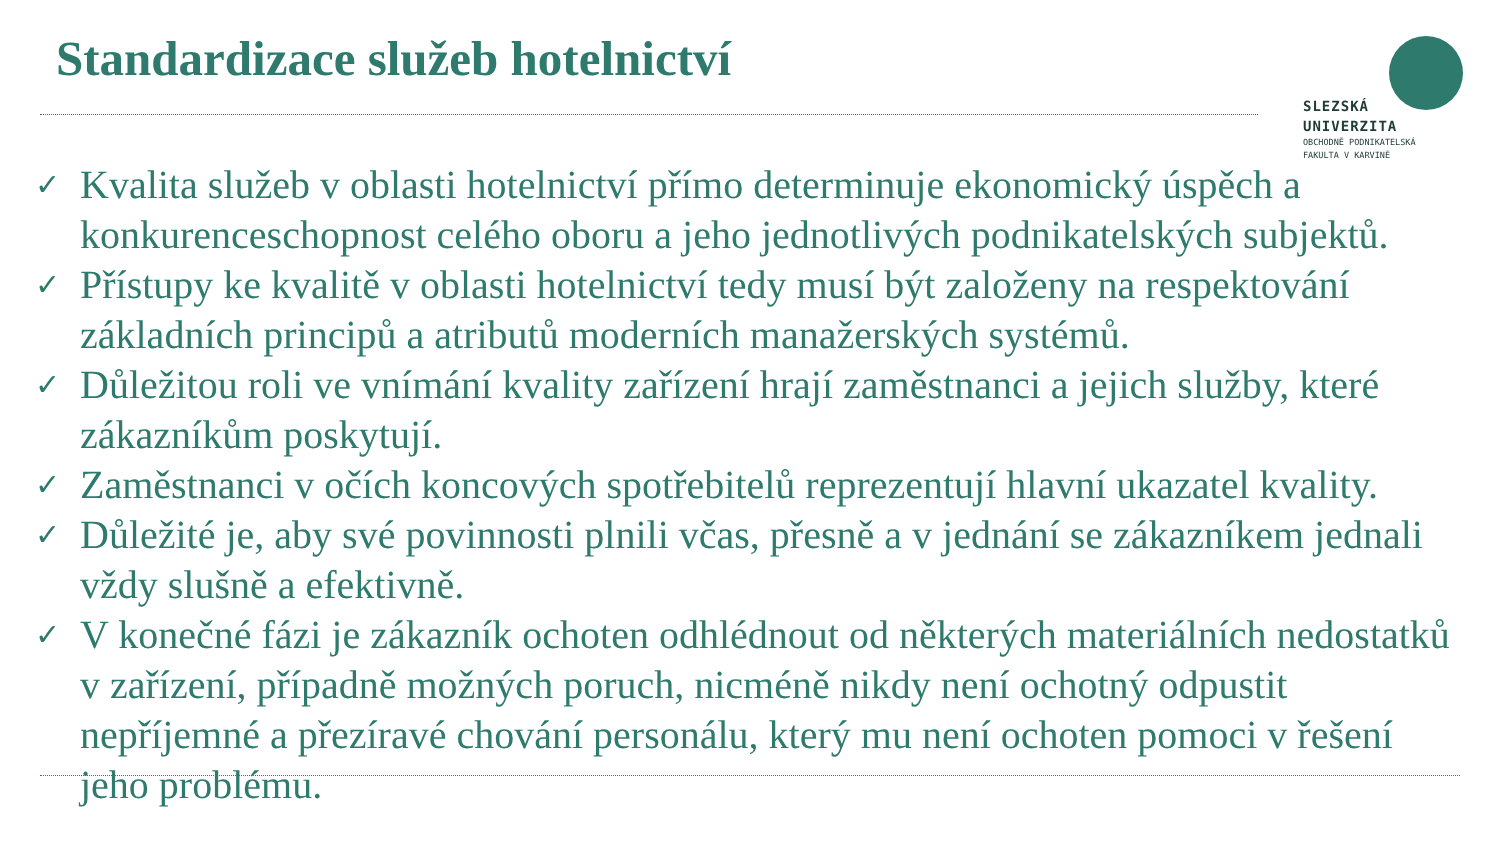Standardizace služeb hotelnictví
SLEZSKÁ
UNIVERZITA
OBCHODNĚ PODNIKATELSKÁ
FAKULTA V KARVINÉ
✓ Kvalita služeb v oblasti hotelnictví přímo determinuje ekonomický úspěch a konkurenceschopnost celého oboru a jeho jednotlivých podnikatelských subjektů.
✓ Přístupy ke kvalitě v oblasti hotelnictví tedy musí být založeny na respektování základních principů a atributů moderních manažerských systémů.
✓ Důležitou roli ve vnímání kvality zařízení hrají zaměstnanci a jejich služby, které zákazníkům poskytují.
✓ Zaměstnanci v očích koncových spotřebitelů reprezentují hlavní ukazatel kvality.
✓ Důležité je, aby své povinnosti plnili včas, přesně a v jednání se zákazníkem jednali vždy slušně a efektivně.
✓ V konečné fázi je zákazník ochoten odhlédnout od některých materiálních nedostatků v zařízení, případně možných poruch, nicméně nikdy není ochotný odpustit nepříjemné a přezíravé chování personálu, který mu není ochoten pomoci v řešení jeho problému.